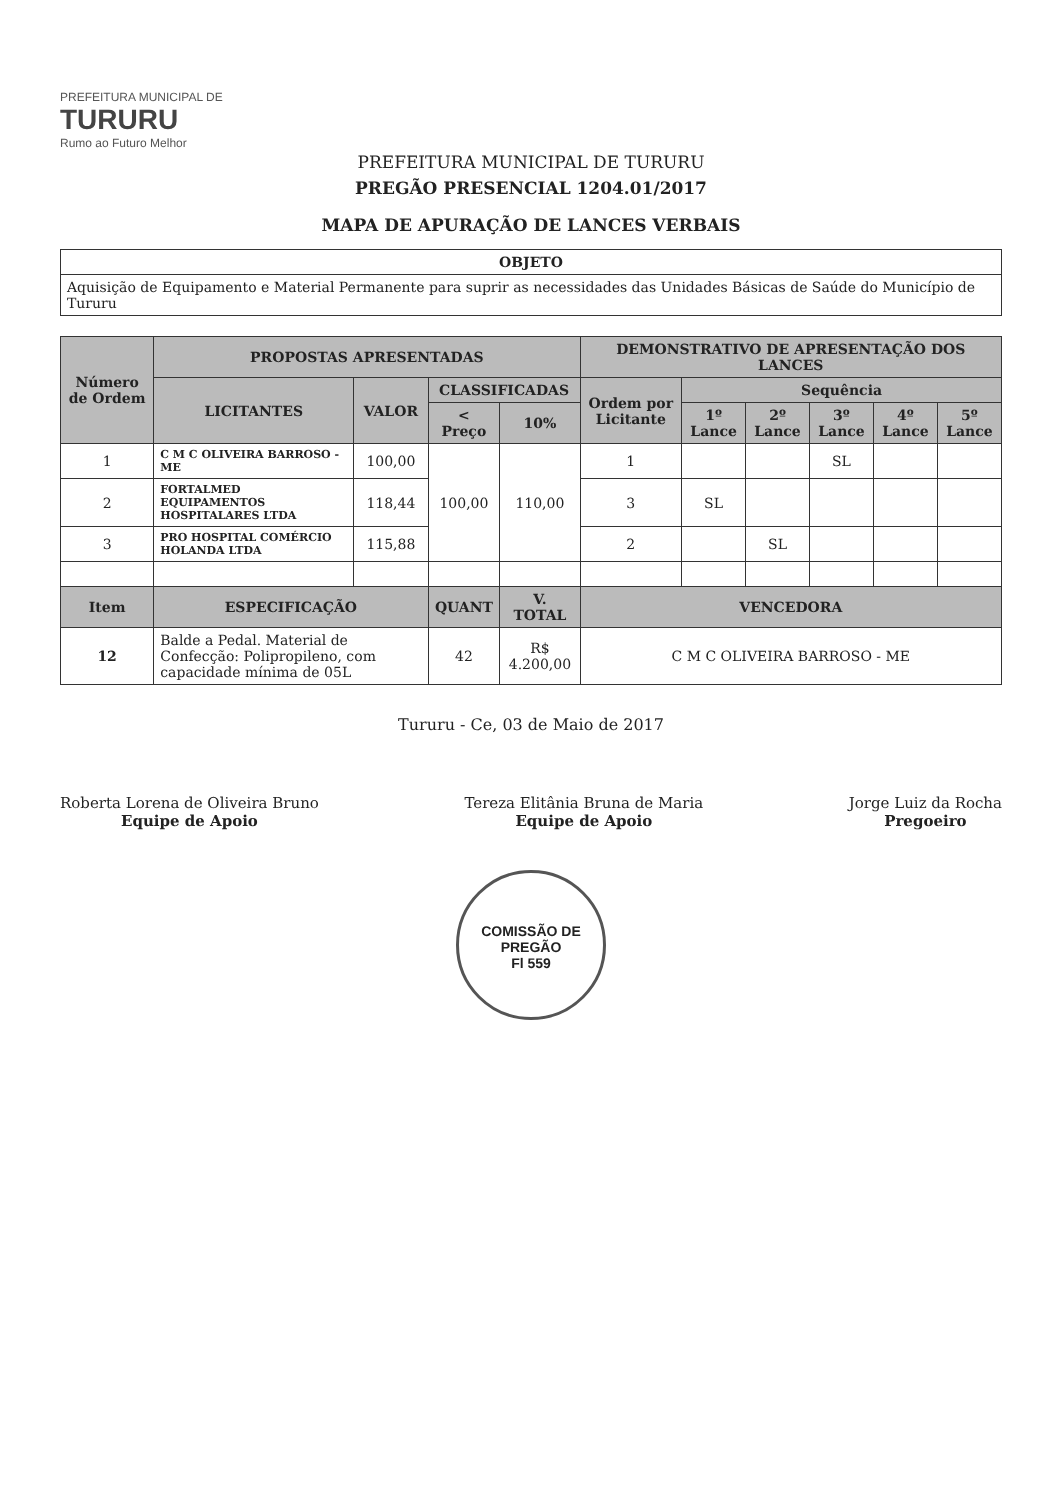PREFEITURA MUNICIPAL DE
TURURU
Rumo ao Futuro Melhor
PREFEITURA MUNICIPAL DE TURURU
PREGÃO PRESENCIAL 1204.01/2017
MAPA DE APURAÇÃO DE LANCES VERBAIS
| OBJETO |
| --- |
| Aquisição de Equipamento e Material Permanente para suprir as necessidades das Unidades Básicas de Saúde do Município de Tururu |
| Número de Ordem | PROPOSTAS APRESENTADAS | | | | DEMONSTRATIVO DE APRESENTAÇÃO DOS LANCES | | | | | |
| --- | --- | --- | --- | --- | --- | --- | --- | --- | --- | --- |
| | LICITANTES | VALOR | CLASSIFICADAS | | Ordem por Licitante | Sequência | | | | |
| | | | < Preço | 10% | | 1º Lance | 2º Lance | 3º Lance | 4º Lance | 5º Lance |
| 1 | C M C OLIVEIRA BARROSO - ME | 100,00 | 100,00 | 110,00 | 1 | | | SL | | |
| 2 | FORTALMED EQUIPAMENTOS HOSPITALARES LTDA | 118,44 | | | 3 | SL | | | | |
| 3 | PRO HOSPITAL COMÉRCIO HOLANDA LTDA | 115,88 | | | 2 | | SL | | | |
| Item | ESPECIFICAÇÃO | | QUANT | V. TOTAL | VENCEDORA | | | | | |
| 12 | Balde a Pedal. Material de Confecção: Polipropileno, com capacidade mínima de 05L | | 42 | R$ 4.200,00 | C M C OLIVEIRA BARROSO - ME | | | | | |
Tururu - Ce, 03 de Maio de 2017
Roberta Lorena de Oliveira Bruno
Equipe de Apoio
Tereza Elitânia Bruna de Maria
Equipe de Apoio
Jorge Luiz da Rocha
Pregoeiro
COMISSÃO DE PREGÃO
Fl 559